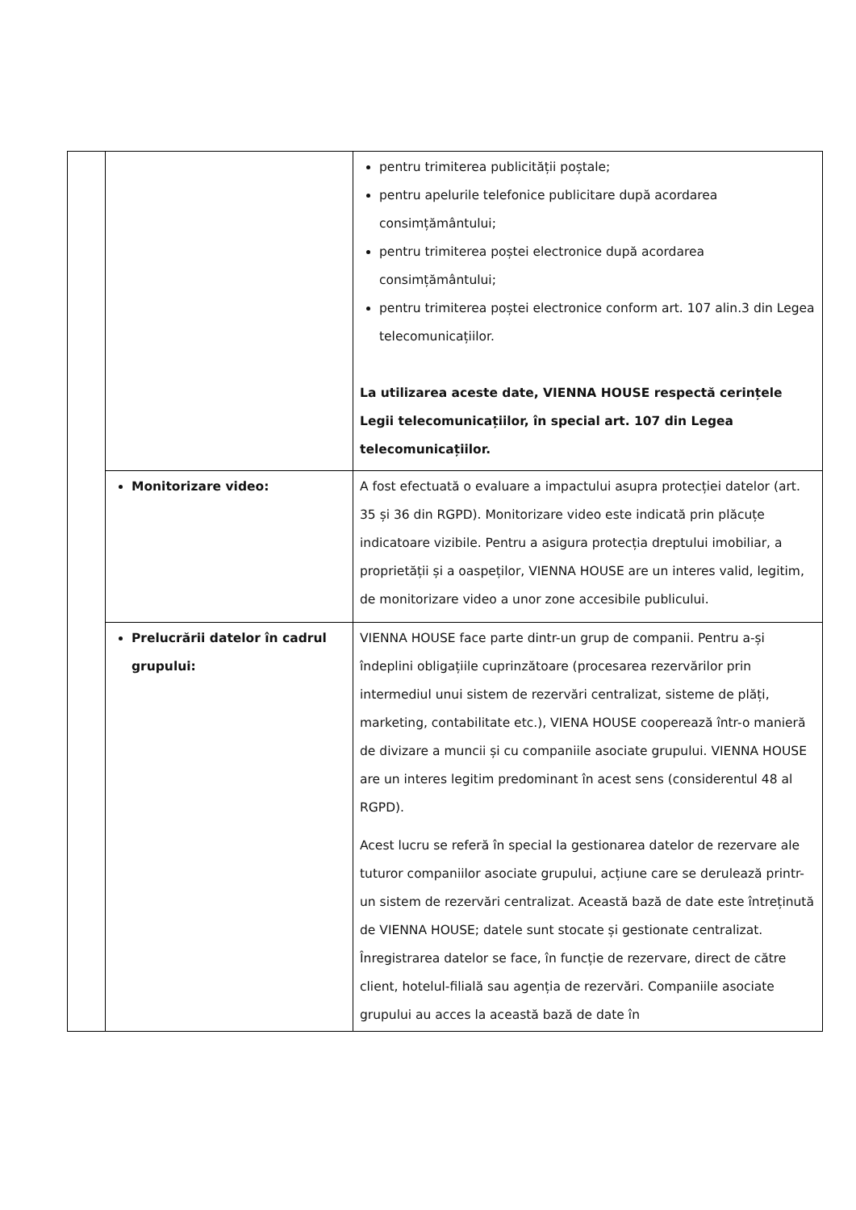| | | pentru trimiterea publicității poștale; pentru apelurile telefonice publicitare după acordarea consimțământului; pentru trimiterea poștei electronice după acordarea consimțământului; pentru trimiterea poștei electronice conform art. 107 alin.3 din Legea telecomunicațiilor. La utilizarea aceste date, VIENNA HOUSE respectă cerințele Legii telecomunicațiilor, în special art. 107 din Legea telecomunicațiilor. |
| | Monitorizare video: | A fost efectuată o evaluare a impactului asupra protecției datelor (art. 35 și 36 din RGPD). Monitorizare video este indicată prin plăcuțe indicatoare vizibile. Pentru a asigura protecția dreptului imobiliar, a proprietății și a oaspeților, VIENNA HOUSE are un interes valid, legitim, de monitorizare video a unor zone accesibile publicului. |
| | Prelucrării datelor în cadrul grupului: | VIENNA HOUSE face parte dintr-un grup de companii. Pentru a-și îndeplini obligațiile cuprinzătoare (procesarea rezervărilor prin intermediul unui sistem de rezervări centralizat, sisteme de plăți, marketing, contabilitate etc.), VIENA HOUSE cooperează într-o manieră de divizare a muncii și cu companiile asociate grupului. VIENNA HOUSE are un interes legitim predominant în acest sens (considerentul 48 al RGPD). Acest lucru se referă în special la gestionarea datelor de rezervare ale tuturor companiilor asociate grupului, acțiune care se derulează printr-un sistem de rezervări centralizat. Această bază de date este întreținută de VIENNA HOUSE; datele sunt stocate și gestionate centralizat. Înregistrarea datelor se face, în funcție de rezervare, direct de către client, hotelul-filială sau agenția de rezervări. Companiile asociate grupului au acces la această bază de date în |